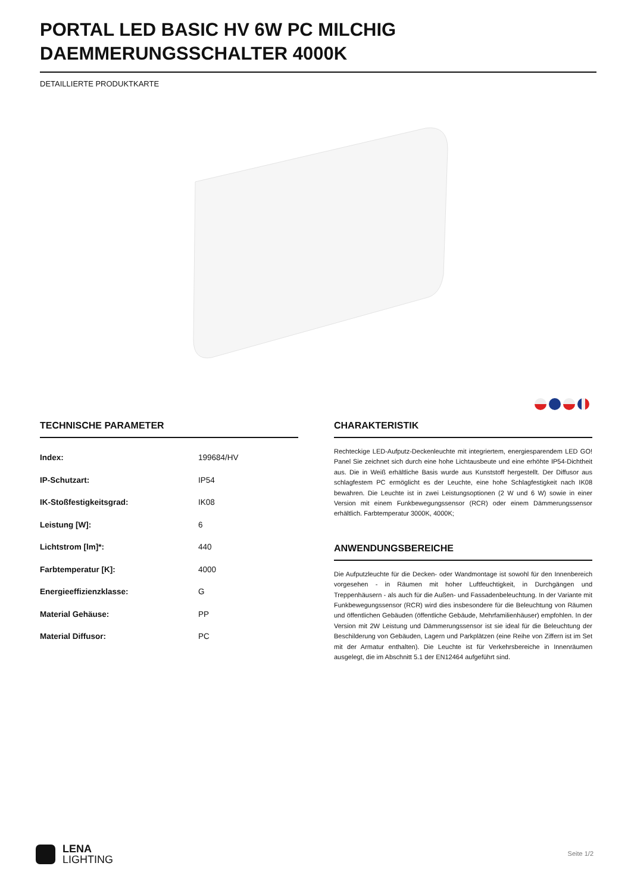PORTAL LED BASIC HV 6W PC MILCHIG DAEMMERUNGSSCHALTER 4000K
DETAILLIERTE PRODUKTKARTE
TECHNISCHE PARAMETER
| Index: | 199684/HV |
| IP-Schutzart: | IP54 |
| IK-Stoßfestigkeitsgrad: | IK08 |
| Leistung [W]: | 6 |
| Lichtstrom [lm]*: | 440 |
| Farbtemperatur [K]: | 4000 |
| Energieeffizienzklasse: | G |
| Material Gehäuse: | PP |
| Material Diffusor: | PC |
CHARAKTERISTIK
Rechteckige LED-Aufputz-Deckenleuchte mit integriertem, energiesparendem LED GO! Panel Sie zeichnet sich durch eine hohe Lichtausbeute und eine erhöhte IP54-Dichtheit aus. Die in Weiß erhältliche Basis wurde aus Kunststoff hergestellt. Der Diffusor aus schlagfestem PC ermöglicht es der Leuchte, eine hohe Schlagfestigkeit nach IK08 bewahren. Die Leuchte ist in zwei Leistungsoptionen (2 W und 6 W) sowie in einer Version mit einem Funkbewegungssensor (RCR) oder einem Dämmerungssensor erhältlich. Farbtemperatur 3000K, 4000K;
ANWENDUNGSBEREICHE
Die Aufputzleuchte für die Decken- oder Wandmontage ist sowohl für den Innenbereich vorgesehen - in Räumen mit hoher Luftfeuchtigkeit, in Durchgängen und Treppenhäusern - als auch für die Außen- und Fassadenbeleuchtung. In der Variante mit Funkbewegungssensor (RCR) wird dies insbesondere für die Beleuchtung von Räumen und öffentlichen Gebäuden (öffentliche Gebäude, Mehrfamilienhäuser) empfohlen. In der Version mit 2W Leistung und Dämmerungssensor ist sie ideal für die Beleuchtung der Beschilderung von Gebäuden, Lagern und Parkplätzen (eine Reihe von Ziffern ist im Set mit der Armatur enthalten). Die Leuchte ist für Verkehrsbereiche in Innenräumen ausgelegt, die im Abschnitt 5.1 der EN12464 aufgeführt sind.
LENA
LIGHTING
Seite 1/2